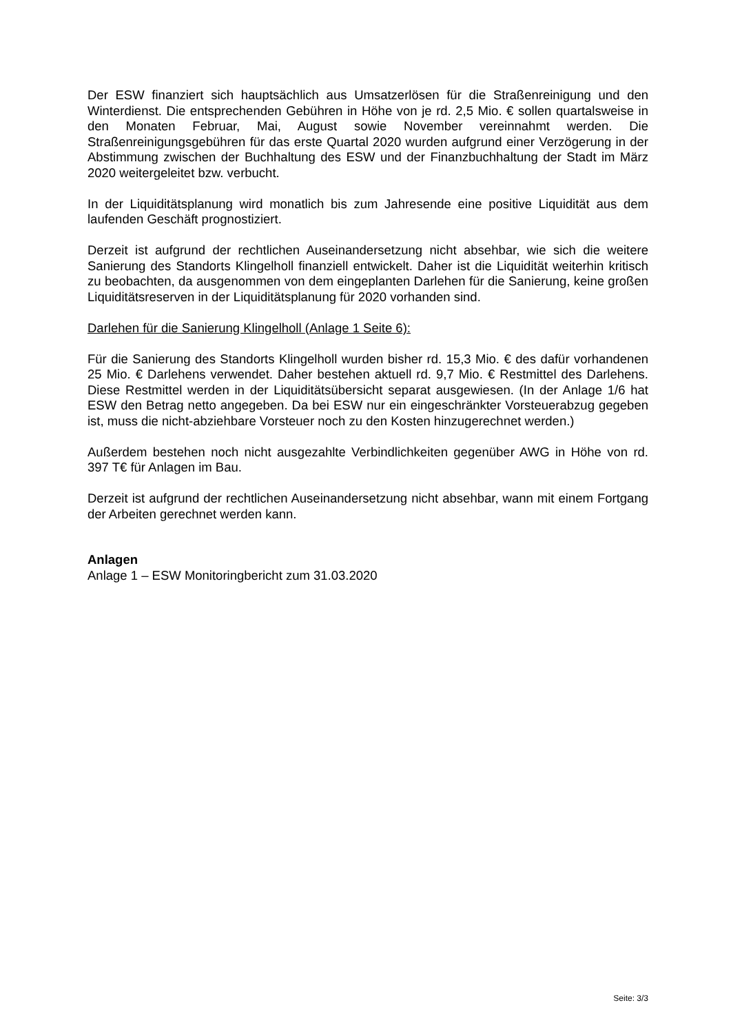Der ESW finanziert sich hauptsächlich aus Umsatzerlösen für die Straßenreinigung und den Winterdienst. Die entsprechenden Gebühren in Höhe von je rd. 2,5 Mio. € sollen quartalsweise in den Monaten Februar, Mai, August sowie November vereinnahmt werden. Die Straßenreinigungsgebühren für das erste Quartal 2020 wurden aufgrund einer Verzögerung in der Abstimmung zwischen der Buchhaltung des ESW und der Finanzbuchhaltung der Stadt im März 2020 weitergeleitet bzw. verbucht.
In der Liquiditätsplanung wird monatlich bis zum Jahresende eine positive Liquidität aus dem laufenden Geschäft prognostiziert.
Derzeit ist aufgrund der rechtlichen Auseinandersetzung nicht absehbar, wie sich die weitere Sanierung des Standorts Klingelholl finanziell entwickelt. Daher ist die Liquidität weiterhin kritisch zu beobachten, da ausgenommen von dem eingeplanten Darlehen für die Sanierung, keine großen Liquiditätsreserven in der Liquiditätsplanung für 2020 vorhanden sind.
Darlehen für die Sanierung Klingelholl (Anlage 1 Seite 6):
Für die Sanierung des Standorts Klingelholl wurden bisher rd. 15,3 Mio. € des dafür vorhandenen 25 Mio. € Darlehens verwendet. Daher bestehen aktuell rd. 9,7 Mio. € Restmittel des Darlehens. Diese Restmittel werden in der Liquiditätsübersicht separat ausgewiesen. (In der Anlage 1/6 hat ESW den Betrag netto angegeben. Da bei ESW nur ein eingeschränkter Vorsteuerabzug gegeben ist, muss die nicht-abziehbare Vorsteuer noch zu den Kosten hinzugerechnet werden.)
Außerdem bestehen noch nicht ausgezahlte Verbindlichkeiten gegenüber AWG in Höhe von rd. 397 T€ für Anlagen im Bau.
Derzeit ist aufgrund der rechtlichen Auseinandersetzung nicht absehbar, wann mit einem Fortgang der Arbeiten gerechnet werden kann.
Anlagen
Anlage 1 – ESW Monitoringbericht zum 31.03.2020
Seite: 3/3